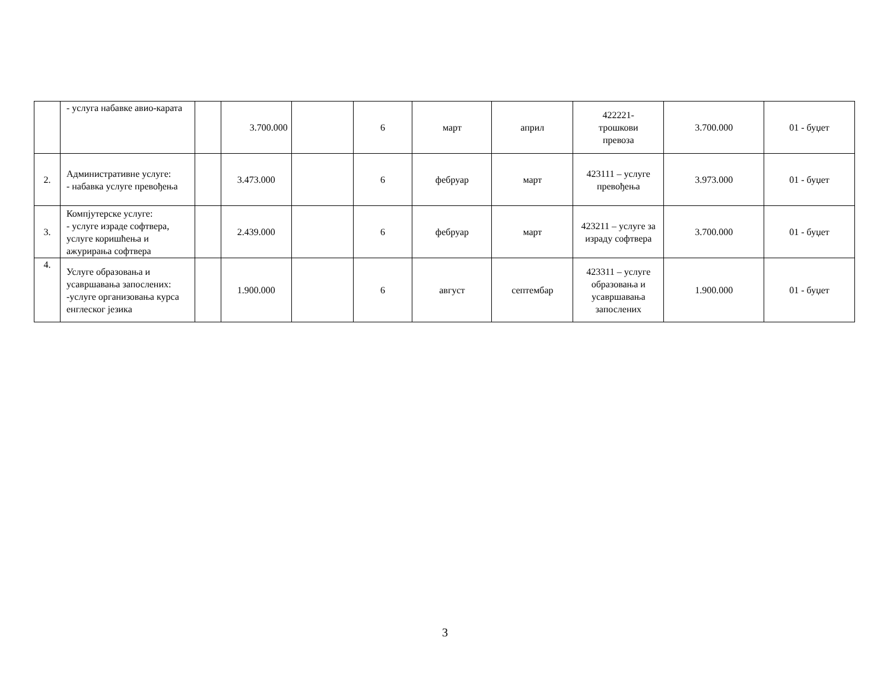| | - услуга набавке авио-карата | | 3.700.000 | | 6 | март | април | 422221- трошкови превоза | 3.700.000 | 01 - буџет |
| 2. | Административне услуге: - набавка услуге превођења | | 3.473.000 | | 6 | фебруар | март | 423111 – услуге превођења | 3.973.000 | 01 - буџет |
| 3. | Компјутерске услуге: - услуге израде софтвера, услуге коришћења и ажурирања софтвера | | 2.439.000 | | 6 | фебруар | март | 423211 – услуге за израду софтвера | 3.700.000 | 01 - буџет |
| 4. | Услуге образовања и усавршавања запослених: -услуге организовања курса енглеског језика | | 1.900.000 | | 6 | август | септембар | 423311 – услуге образовања и усавршавања запослених | 1.900.000 | 01 - буџет |
3